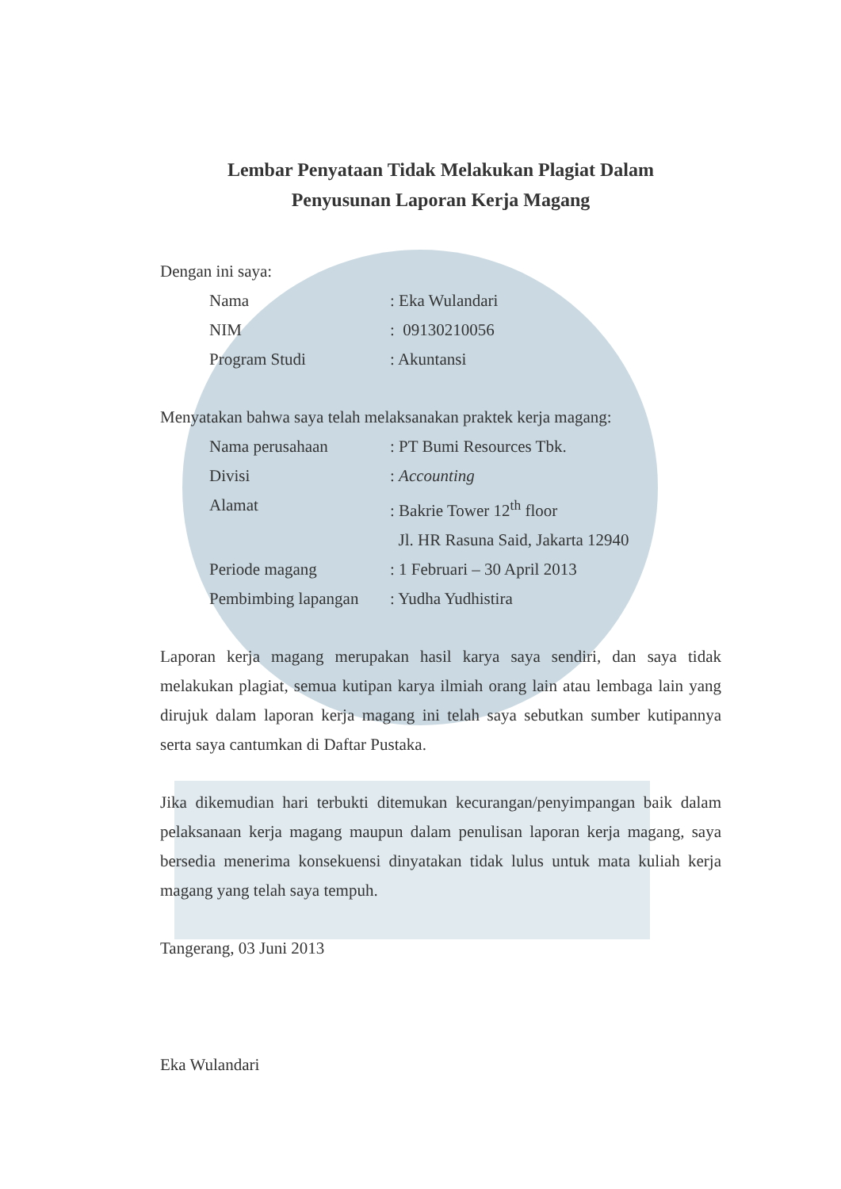Lembar Penyataan Tidak Melakukan Plagiat Dalam
Penyusunan Laporan Kerja Magang
Dengan ini saya:
| Nama | : Eka Wulandari |
| NIM | : 09130210056 |
| Program Studi | : Akuntansi |
Menyatakan bahwa saya telah melaksanakan praktek kerja magang:
| Nama perusahaan | : PT Bumi Resources Tbk. |
| Divisi | : Accounting |
| Alamat | : Bakrie Tower 12<sup>th</sup> floor |
| | Jl. HR Rasuna Said, Jakarta 12940 |
| Periode magang | : 1 Februari – 30 April 2013 |
| Pembimbing lapangan | : Yudha Yudhistira |
Laporan kerja magang merupakan hasil karya saya sendiri, dan saya tidak melakukan plagiat, semua kutipan karya ilmiah orang lain atau lembaga lain yang dirujuk dalam laporan kerja magang ini telah saya sebutkan sumber kutipannya serta saya cantumkan di Daftar Pustaka.
Jika dikemudian hari terbukti ditemukan kecurangan/penyimpangan baik dalam pelaksanaan kerja magang maupun dalam penulisan laporan kerja magang, saya bersedia menerima konsekuensi dinyatakan tidak lulus untuk mata kuliah kerja magang yang telah saya tempuh.
Tangerang, 03 Juni 2013
Eka Wulandari